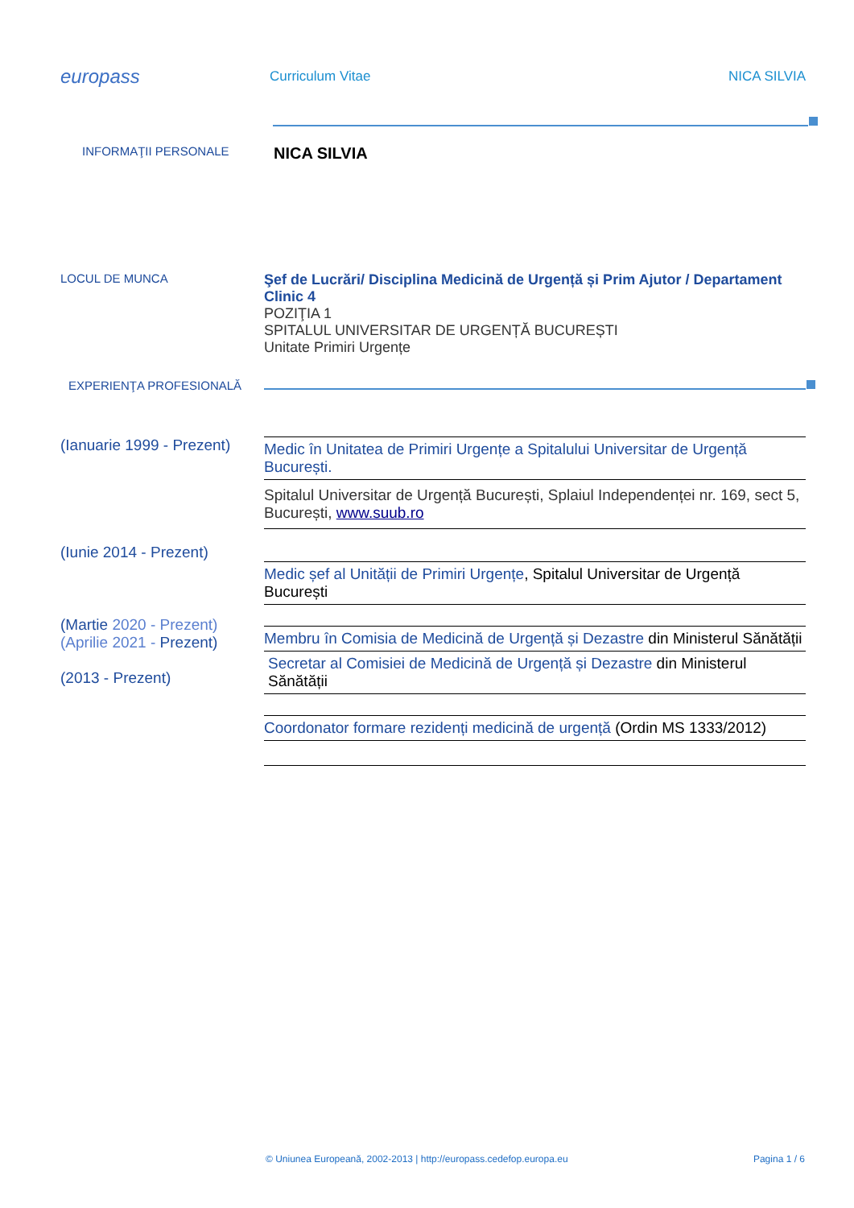europass
Curriculum Vitae NICA SILVIA
INFORMAŢII PERSONALE
NICA SILVIA
LOCUL DE MUNCA
Şef de Lucrări/ Disciplina Medicină de Urgență și Prim Ajutor / Departament Clinic 4
POZIŢIA 1
SPITALUL UNIVERSITAR DE URGENȚĂ BUCUREȘTI
Unitate Primiri Urgențe
EXPERIENŢA PROFESIONALĂ
(Ianuarie 1999 - Prezent)
Medic în Unitatea de Primiri Urgențe a Spitalului Universitar de Urgență București.
Spitalul Universitar de Urgență București, Splaiul Independenței nr. 169, sect 5, București, www.suub.ro
(Iunie 2014 - Prezent)
Medic șef al Unității de Primiri Urgențe, Spitalul Universitar de Urgență București
(Martie 2020 - Prezent)
(Aprilie 2021 - Prezent)
(2013 - Prezent)
Membru în Comisia de Medicină de Urgență și Dezastre din Ministerul Sănătății
Secretar al Comisiei de Medicină de Urgență și Dezastre din Ministerul Sănătății
Coordonator formare rezidenți medicină de urgență (Ordin MS 1333/2012)
© Uniunea Europeană, 2002-2013 | http://europass.cedefop.europa.eu Pagina 1 / 6